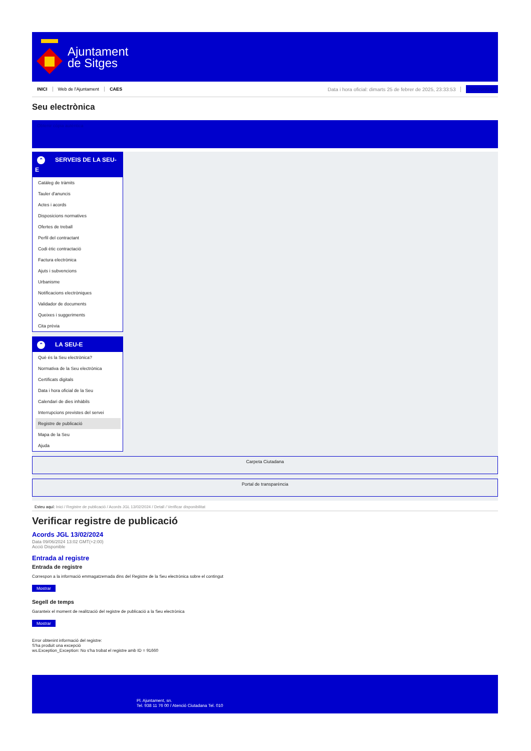Ajuntament
de Sitges
INICI Web de l'Ajuntament CAES Data i hora oficial: dimarts 25 de febrer de 2025, 23:33:53 Sincronitzar
Seu electrònica
Obtenir còpia autèntica
⌃ SERVEIS DE LA SEU-E
Catàleg de tràmits
Tauler d'anuncis
Actes i acords
Disposicions normatives
Ofertes de treball
Perfil del contractant
Codi ètic contractació
Factura electrònica
Ajuts i subvencions
Urbanisme
Notificacions electròniques
Validador de documents
Queixes i suggeriments
Cita prèvia
⌃ LA SEU-E
Què és la Seu electrònica?
Normativa de la Seu electrònica
Certificats digitals
Data i hora oficial de la Seu
Calendari de dies inhàbils
Interrupcions previstes del servei
Registre de publicació
Mapa de la Seu
Ajuda
Carpeta Ciutadana
Portal de transparència
Esteu aquí: Inici / Registre de publicació / Acords JGL 13/02/2024 / Detall / Verificar disponibilitat
Verificar registre de publicació
Acords JGL 13/02/2024
Data 09/06/2024 13:02 GMT(+2:00)
Acció Disponible
Entrada al registre
Entrada de registre
Correspon a la informació emmagatzemada dins del Registre de la Seu electrònica sobre el contingut
Mostrar
Segell de temps
Garanteix el moment de realització del registre de publicació a la Seu electrònica
Mostrar
Error obtenint informació del registre:
S'ha produit una excepció
ws.Exception_Exception: No s'ha trobat el registre amb ID = 91660
Pl. Ajuntament, sn.
Tel. 938 11 76 00 / Atenció Ciutadana Tel. 010